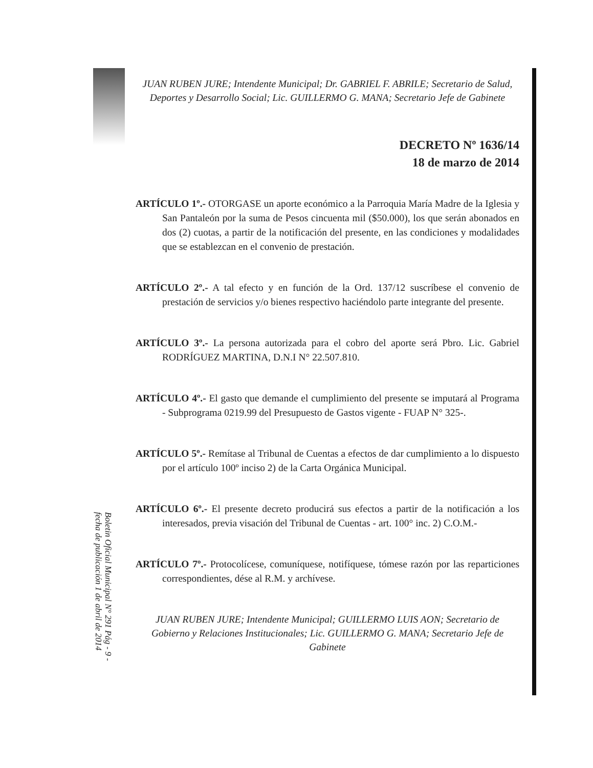JUAN RUBEN JURE; Intendente Municipal; Dr. GABRIEL F. ABRILE; Secretario de Salud, Deportes y Desarrollo Social; Lic. GUILLERMO G. MANA; Secretario Jefe de Gabinete
DECRETO Nº 1636/14
18 de marzo de 2014
ARTÍCULO 1º.- OTORGASE un aporte económico a la Parroquia María Madre de la Iglesia y San Pantaleón por la suma de Pesos cincuenta mil ($50.000), los que serán abonados en dos (2) cuotas, a partir de la notificación del presente, en las condiciones y modalidades que se establezcan en el convenio de prestación.
ARTÍCULO 2º.- A tal efecto y en función de la Ord. 137/12 suscríbese el convenio de prestación de servicios y/o bienes respectivo haciéndolo parte integrante del presente.
ARTÍCULO 3º.- La persona autorizada para el cobro del aporte será Pbro. Lic. Gabriel RODRÍGUEZ MARTINA, D.N.I N° 22.507.810.
ARTÍCULO 4º.- El gasto que demande el cumplimiento del presente se imputará al Programa - Subprograma 0219.99 del Presupuesto de Gastos vigente - FUAP N° 325-.
ARTÍCULO 5º.- Remítase al Tribunal de Cuentas a efectos de dar cumplimiento a lo dispuesto por el artículo 100º inciso 2) de la Carta Orgánica Municipal.
ARTÍCULO 6º.- El presente decreto producirá sus efectos a partir de la notificación a los interesados, previa visación del Tribunal de Cuentas - art. 100° inc. 2) C.O.M.-
ARTÍCULO 7º.- Protocolícese, comuníquese, notifíquese, tómese razón por las reparticiones correspondientes, dése al R.M. y archívese.
JUAN RUBEN JURE; Intendente Municipal; GUILLERMO LUIS AON; Secretario de Gobierno y Relaciones Institucionales; Lic. GUILLERMO G. MANA; Secretario Jefe de Gabinete
Boletin Oficial Municipal N° 291 Pág - 9 -
fecha de publicación 1 de abril de 2014